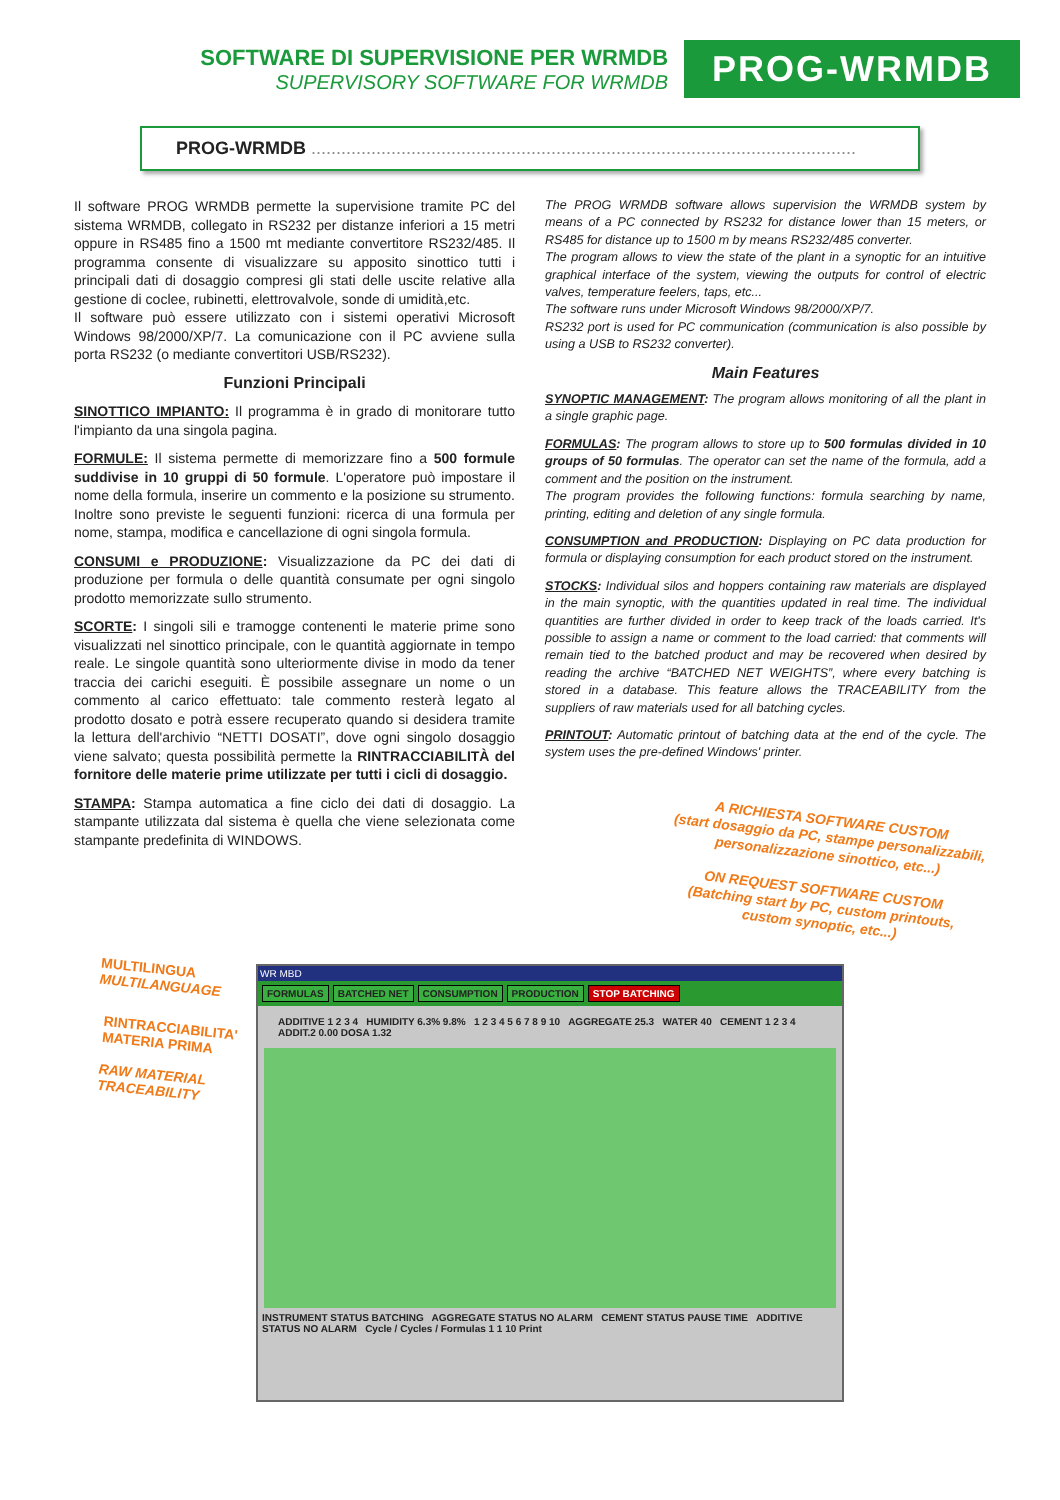SOFTWARE DI SUPERVISIONE PER WRMDB
SUPERVISORY SOFTWARE FOR WRMDB
PROG-WRMDB
PROG-WRMDB .............................................................................................................
Il software PROG WRMDB permette la supervisione tramite PC del sistema WRMDB, collegato in RS232 per distanze inferiori a 15 metri oppure in RS485 fino a 1500 mt mediante convertitore RS232/485. Il programma consente di visualizzare su apposito sinottico tutti i principali dati di dosaggio compresi gli stati delle uscite relative alla gestione di coclee, rubinetti, elettrovalvole, sonde di umidità,etc.
Il software può essere utilizzato con i sistemi operativi Microsoft Windows 98/2000/XP/7. La comunicazione con il PC avviene sulla porta RS232 (o mediante convertitori USB/RS232).
Funzioni Principali
SINOTTICO IMPIANTO: Il programma è in grado di monitorare tutto l'impianto da una singola pagina.
FORMULE: Il sistema permette di memorizzare fino a 500 formule suddivise in 10 gruppi di 50 formule. L'operatore può impostare il nome della formula, inserire un commento e la posizione su strumento. Inoltre sono previste le seguenti funzioni: ricerca di una formula per nome, stampa, modifica e cancellazione di ogni singola formula.
CONSUMI e PRODUZIONE: Visualizzazione da PC dei dati di produzione per formula o delle quantità consumate per ogni singolo prodotto memorizzate sullo strumento.
SCORTE: I singoli sili e tramogge contenenti le materie prime sono visualizzati nel sinottico principale, con le quantità aggiornate in tempo reale. Le singole quantità sono ulteriormente divise in modo da tener traccia dei carichi eseguiti. È possibile assegnare un nome o un commento al carico effettuato: tale commento resterà legato al prodotto dosato e potrà essere recuperato quando si desidera tramite la lettura dell'archivio “NETTI DOSATI”, dove ogni singolo dosaggio viene salvato; questa possibilità permette la RINTRACCIABILITÀ del fornitore delle materie prime utilizzate per tutti i cicli di dosaggio.
STAMPA: Stampa automatica a fine ciclo dei dati di dosaggio. La stampante utilizzata dal sistema è quella che viene selezionata come stampante predefinita di WINDOWS.
The PROG WRMDB software allows supervision the WRMDB system by means of a PC connected by RS232 for distance lower than 15 meters, or RS485 for distance up to 1500 m by means RS232/485 converter.
The program allows to view the state of the plant in a synoptic for an intuitive graphical interface of the system, viewing the outputs for control of electric valves, temperature feelers, taps, etc...
The software runs under Microsoft Windows 98/2000/XP/7.
RS232 port is used for PC communication (communication is also possible by using a USB to RS232 converter).
Main Features
SYNOPTIC MANAGEMENT: The program allows monitoring of all the plant in a single graphic page.
FORMULAS: The program allows to store up to 500 formulas divided in 10 groups of 50 formulas. The operator can set the name of the formula, add a comment and the position on the instrument.
The program provides the following functions: formula searching by name, printing, editing and deletion of any single formula.
CONSUMPTION and PRODUCTION: Displaying on PC data production for formula or displaying consumption for each product stored on the instrument.
STOCKS: Individual silos and hoppers containing raw materials are displayed in the main synoptic, with the quantities updated in real time. The individual quantities are further divided in order to keep track of the loads carried. It's possible to assign a name or comment to the load carried: that comments will remain tied to the batched product and may be recovered when desired by reading the archive “BATCHED NET WEIGHTS”, where every batching is stored in a database. This feature allows the TRACEABILITY from the suppliers of raw materials used for all batching cycles.
PRINTOUT: Automatic printout of batching data at the end of the cycle. The system uses the pre-defined Windows' printer.
A RICHIESTA SOFTWARE CUSTOM
(start dosaggio da PC, stampe personalizzabili, personalizzazione sinottico, etc...)
ON REQUEST SOFTWARE CUSTOM
(Batching start by PC, custom printouts, custom synoptic, etc...)
MULTILINGUA
MULTILANGUAGE
RINTRACCIABILITA'
MATERIA PRIMA
RAW MATERIAL TRACEABILITY
WR MBD
FORMULAS BATCHED NET CONSUMPTION PRODUCTION STOP BATCHING
ADDITIVE 1 2 3 4 HUMIDITY 6.3% 9.8% 1 2 3 4 5 6 7 8 9 10 AGGREGATE 25.3 WATER 40 CEMENT 1 2 3 4 ADDIT.2 0.00 DOSA 1.32
INSTRUMENT STATUS BATCHING AGGREGATE STATUS NO ALARM CEMENT STATUS PAUSE TIME ADDITIVE STATUS NO ALARM Cycle / Cycles / Formulas 1 1 10 Print